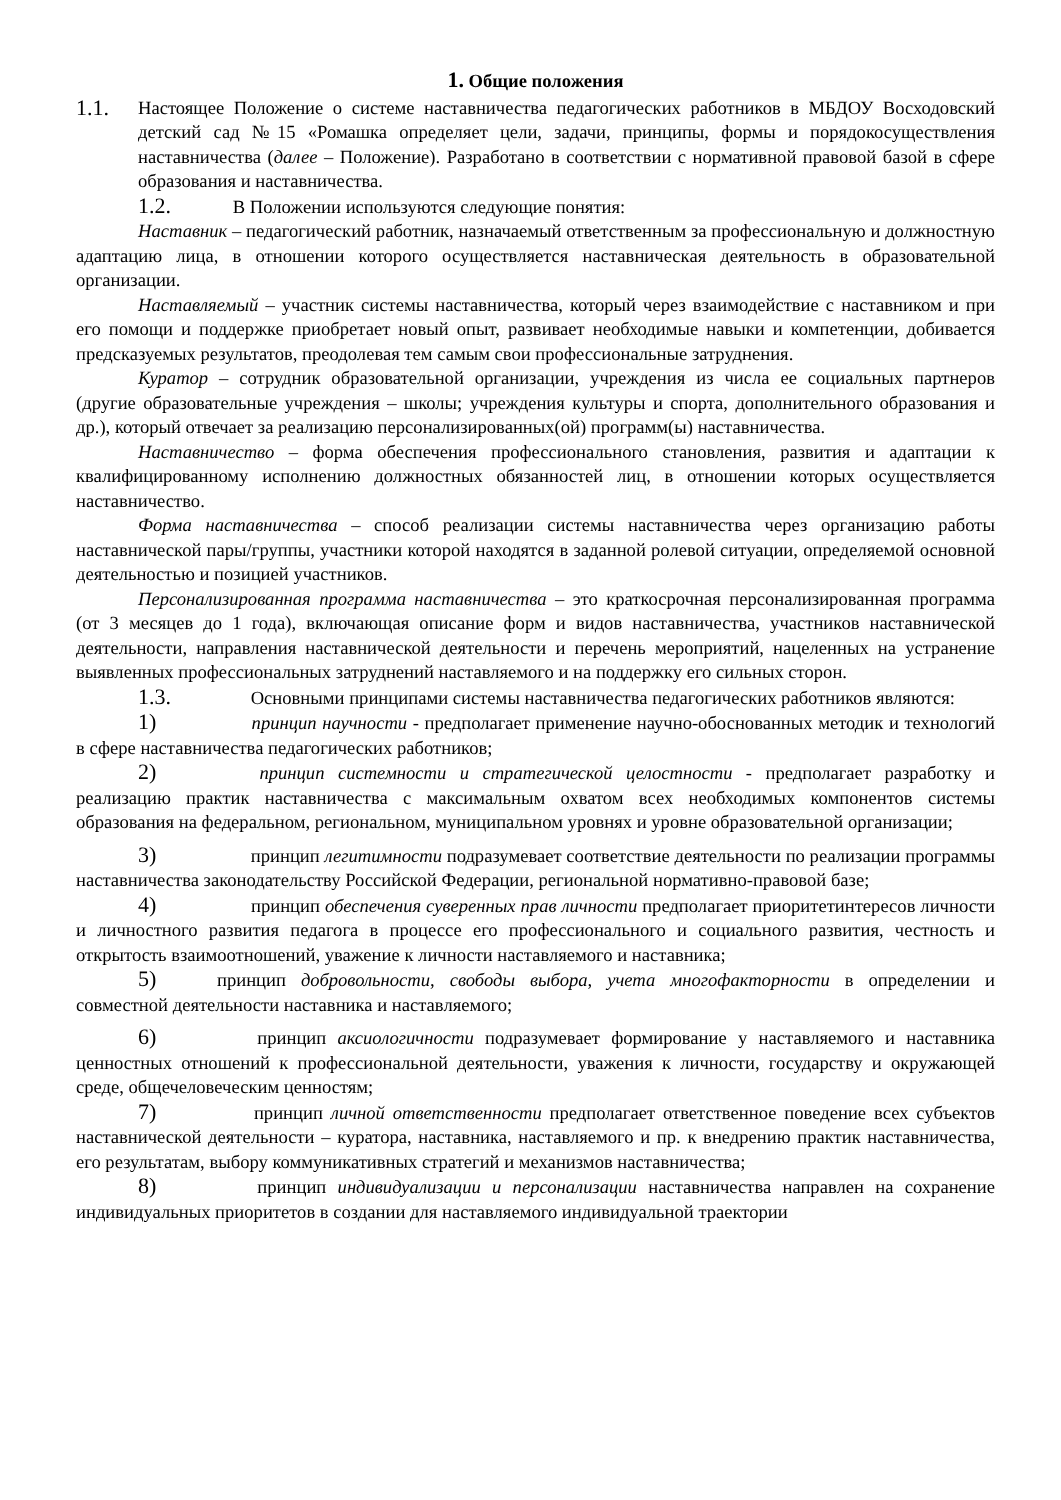1. Общие положения
1.1.
Настоящее Положение о системе наставничества педагогических работников в МБДОУ Восходовский детский сад №15 «Ромашка определяет цели, задачи, принципы, формы и порядокосуществления наставничества (далее – Положение). Разработано в соответствии с нормативной правовой базой в сфере образования и наставничества.
1.2. В Положении используются следующие понятия:
Наставник – педагогический работник, назначаемый ответственным за профессиональную и должностную адаптацию лица, в отношении которого осуществляется наставническая деятельность в образовательной организации.
Наставляемый – участник системы наставничества, который через взаимодействие с наставником и при его помощи и поддержке приобретает новый опыт, развивает необходимые навыки и компетенции, добивается предсказуемых результатов, преодолевая тем самым свои профессиональные затруднения.
Куратор – сотрудник образовательной организации, учреждения из числа ее социальных партнеров (другие образовательные учреждения – школы; учреждения культуры и спорта, дополнительного образования и др.), который отвечает за реализацию персонализированных(ой) программ(ы) наставничества.
Наставничество – форма обеспечения профессионального становления, развития и адаптации к квалифицированному исполнению должностных обязанностей лиц, в отношении которых осуществляется наставничество.
Форма наставничества – способ реализации системы наставничества через организацию работы наставнической пары/группы, участники которой находятся в заданной ролевой ситуации, определяемой основной деятельностью и позицией участников.
Персонализированная программа наставничества – это краткосрочная персонализированная программа (от 3 месяцев до 1 года), включающая описание форм и видов наставничества, участников наставнической деятельности, направления наставнической деятельности и перечень мероприятий, нацеленных на устранение выявленных профессиональных затруднений наставляемого и на поддержку его сильных сторон.
1.3. Основными принципами системы наставничества педагогических работников являются:
1) принцип научности - предполагает применение научно-обоснованных методик и технологий в сфере наставничества педагогических работников;
2) принцип системности и стратегической целостности - предполагает разработку и реализацию практик наставничества с максимальным охватом всех необходимых компонентов системы образования на федеральном, региональном, муниципальном уровнях и уровне образовательной организации;
3) принцип легитимности подразумевает соответствие деятельности по реализации программы наставничества законодательству Российской Федерации, региональной нормативно-правовой базе;
4) принцип обеспечения суверенных прав личности предполагает приоритетинтересов личности и личностного развития педагога в процессе его профессионального и социального развития, честность и открытость взаимоотношений, уважение к личности наставляемого и наставника;
5) принцип добровольности, свободы выбора, учета многофакторности в определении и совместной деятельности наставника и наставляемого;
6) принцип аксиологичности подразумевает формирование у наставляемого и наставника ценностных отношений к профессиональной деятельности, уважения к личности, государству и окружающей среде, общечеловеческим ценностям;
7) принцип личной ответственности предполагает ответственное поведение всех субъектов наставнической деятельности – куратора, наставника, наставляемого и пр. к внедрению практик наставничества, его результатам, выбору коммуникативных стратегий и механизмов наставничества;
8) принцип индивидуализации и персонализации наставничества направлен на сохранение индивидуальных приоритетов в создании для наставляемого индивидуальной траектории